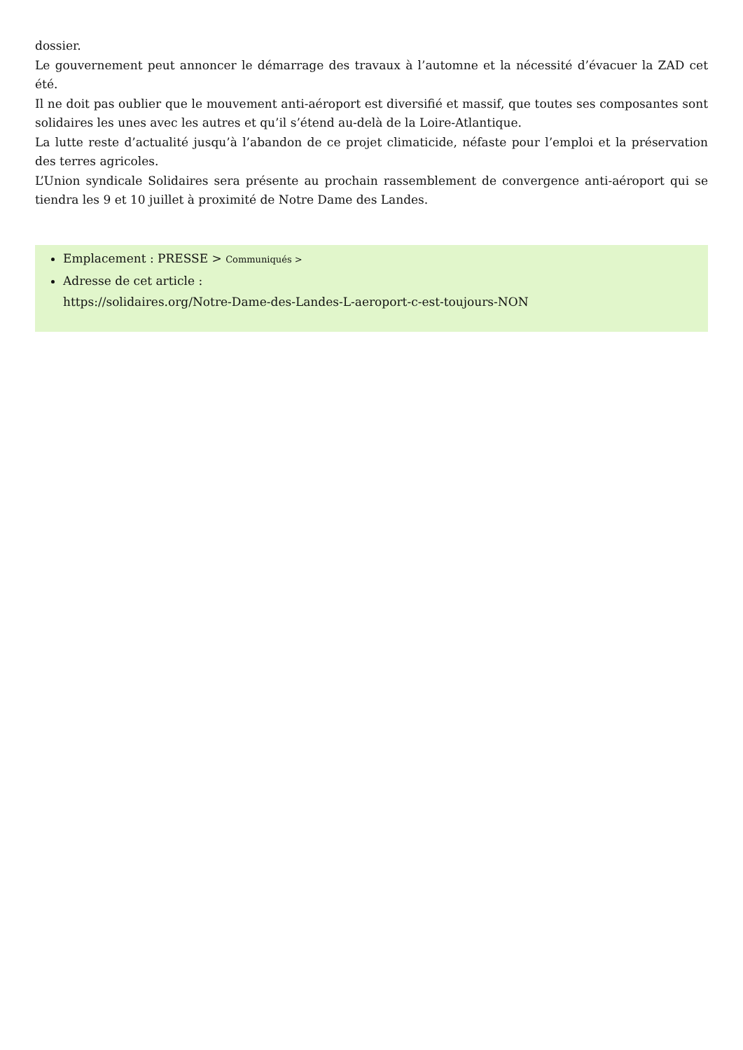dossier.
Le gouvernement peut annoncer le démarrage des travaux à l’automne et la nécessité d’évacuer la ZAD cet été.
Il ne doit pas oublier que le mouvement anti-aéroport est diversifié et massif, que toutes ses composantes sont solidaires les unes avec les autres et qu’il s’étend au-delà de la Loire-Atlantique.
La lutte reste d’actualité jusqu’à l’abandon de ce projet climaticide, néfaste pour l’emploi et la préservation des terres agricoles.
L’Union syndicale Solidaires sera présente au prochain rassemblement de convergence anti-aéroport qui se tiendra les 9 et 10 juillet à proximité de Notre Dame des Landes.
Emplacement : PRESSE > Communiqués >
Adresse de cet article :
https://solidaires.org/Notre-Dame-des-Landes-L-aeroport-c-est-toujours-NON